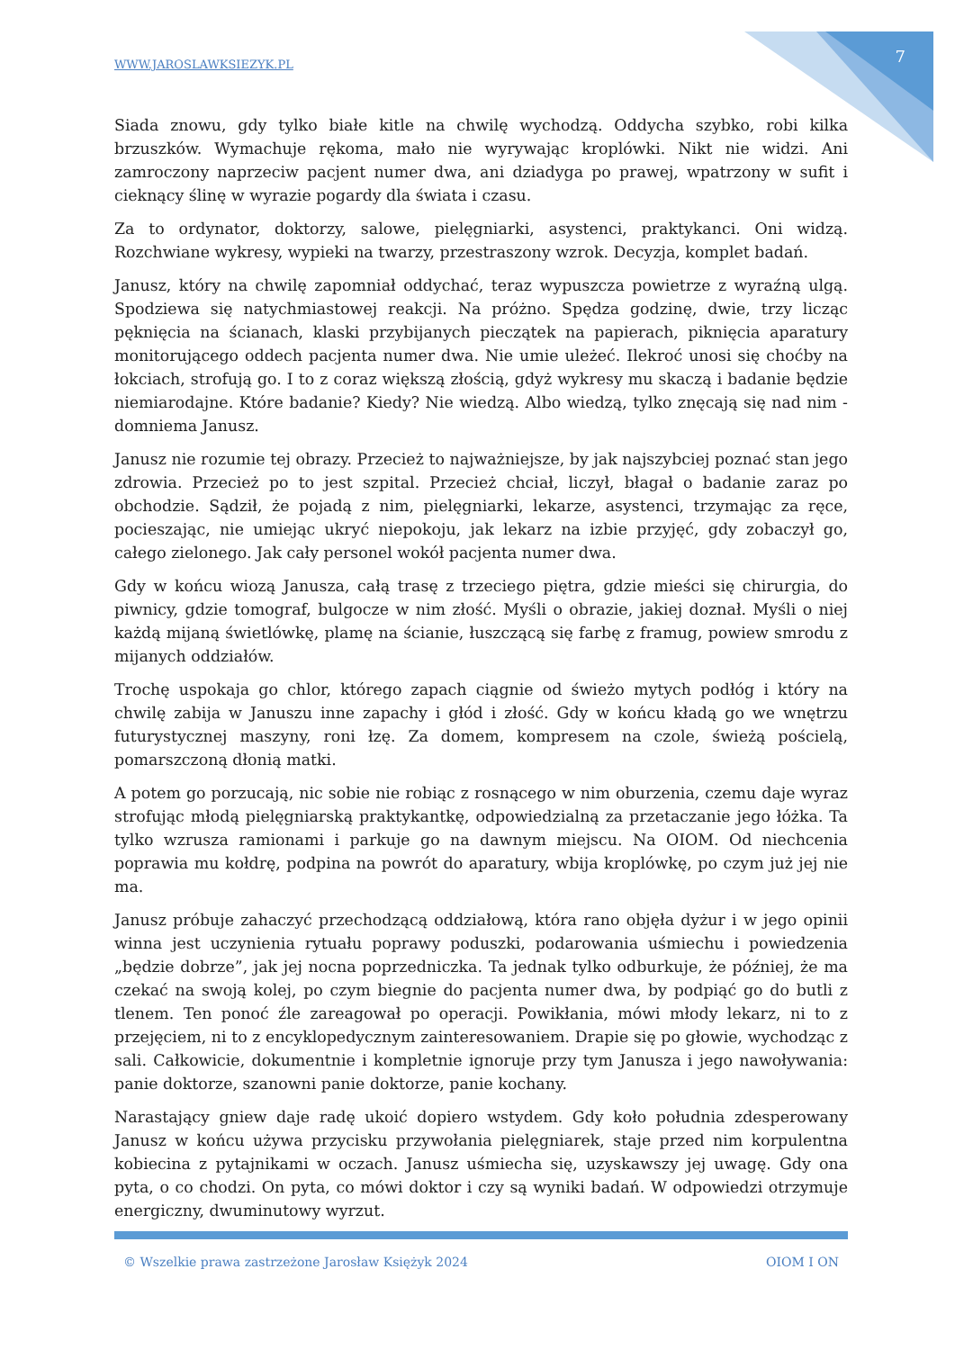WWW.JAROSLAWKSIEZYK.PL 7
Siada znowu, gdy tylko białe kitle na chwilę wychodzą. Oddycha szybko, robi kilka brzuszków. Wymachuje rękoma, mało nie wyrywając kroplówki. Nikt nie widzi. Ani zamroczony naprzeciw pacjent numer dwa, ani dziadyga po prawej, wpatrzony w sufit i cieknący ślinę w wyrazie pogardy dla świata i czasu.
Za to ordynator, doktorzy, salowe, pielęgniarki, asystenci, praktykanci. Oni widzą. Rozchwiane wykresy, wypieki na twarzy, przestraszony wzrok. Decyzja, komplet badań.
Janusz, który na chwilę zapomniał oddychać, teraz wypuszcza powietrze z wyraźną ulgą. Spodziewa się natychmiastowej reakcji. Na próżno. Spędza godzinę, dwie, trzy licząc pęknięcia na ścianach, klaski przybijanych pieczątek na papierach, piknięcia aparatury monitorującego oddech pacjenta numer dwa. Nie umie uleżeć. Ilekroć unosi się choćby na łokciach, strofują go. I to z coraz większą złością, gdyż wykresy mu skaczą i badanie będzie niemiarodajne. Które badanie? Kiedy? Nie wiedzą. Albo wiedzą, tylko znęcają się nad nim - domniema Janusz.
Janusz nie rozumie tej obrazy. Przecież to najważniejsze, by jak najszybciej poznać stan jego zdrowia. Przecież po to jest szpital. Przecież chciał, liczył, błagał o badanie zaraz po obchodzie. Sądził, że pojadą z nim, pielęgniarki, lekarze, asystenci, trzymając za ręce, pocieszając, nie umiejąc ukryć niepokoju, jak lekarz na izbie przyjęć, gdy zobaczył go, całego zielonego. Jak cały personel wokół pacjenta numer dwa.
Gdy w końcu wiozą Janusza, całą trasę z trzeciego piętra, gdzie mieści się chirurgia, do piwnicy, gdzie tomograf, bulgocze w nim złość. Myśli o obrazie, jakiej doznał. Myśli o niej każdą mijaną świetlówkę, plamę na ścianie, łuszczącą się farbę z framug, powiew smrodu z mijanych oddziałów.
Trochę uspokaja go chlor, którego zapach ciągnie od świeżo mytych podłóg i który na chwilę zabija w Januszu inne zapachy i głód i złość. Gdy w końcu kładą go we wnętrzu futurystycznej maszyny, roni łzę. Za domem, kompresem na czole, świeżą pościelą, pomarszczoną dłonią matki.
A potem go porzucają, nic sobie nie robiąc z rosnącego w nim oburzenia, czemu daje wyraz strofując młodą pielęgniarską praktykantkę, odpowiedzialną za przetaczanie jego łóżka. Ta tylko wzrusza ramionami i parkuje go na dawnym miejscu. Na OIOM. Od niechcenia poprawia mu kołdrę, podpina na powrót do aparatury, wbija kroplówkę, po czym już jej nie ma.
Janusz próbuje zahaczyć przechodzącą oddziałową, która rano objęła dyżur i w jego opinii winna jest uczynienia rytuału poprawy poduszki, podarowania uśmiechu i powiedzenia „będzie dobrze”, jak jej nocna poprzedniczka. Ta jednak tylko odburkuje, że później, że ma czekać na swoją kolej, po czym biegnie do pacjenta numer dwa, by podpiąć go do butli z tlenem. Ten ponoć źle zareagował po operacji. Powikłania, mówi młody lekarz, ni to z przejęciem, ni to z encyklopedycznym zainteresowaniem. Drapie się po głowie, wychodząc z sali. Całkowicie, dokumentnie i kompletnie ignoruje przy tym Janusza i jego nawoływania: panie doktorze, szanowni panie doktorze, panie kochany.
Narastający gniew daje radę ukoić dopiero wstydem. Gdy koło południa zdesperowany Janusz w końcu używa przycisku przywołania pielęgniarek, staje przed nim korpulentna kobiecina z pytajnikami w oczach. Janusz uśmiecha się, uzyskawszy jej uwagę. Gdy ona pyta, o co chodzi. On pyta, co mówi doktor i czy są wyniki badań. W odpowiedzi otrzymuje energiczny, dwuminutowy wyrzut.
© Wszelkie prawa zastrzeżone Jarosław Księżyk 2024 OIOM I ON